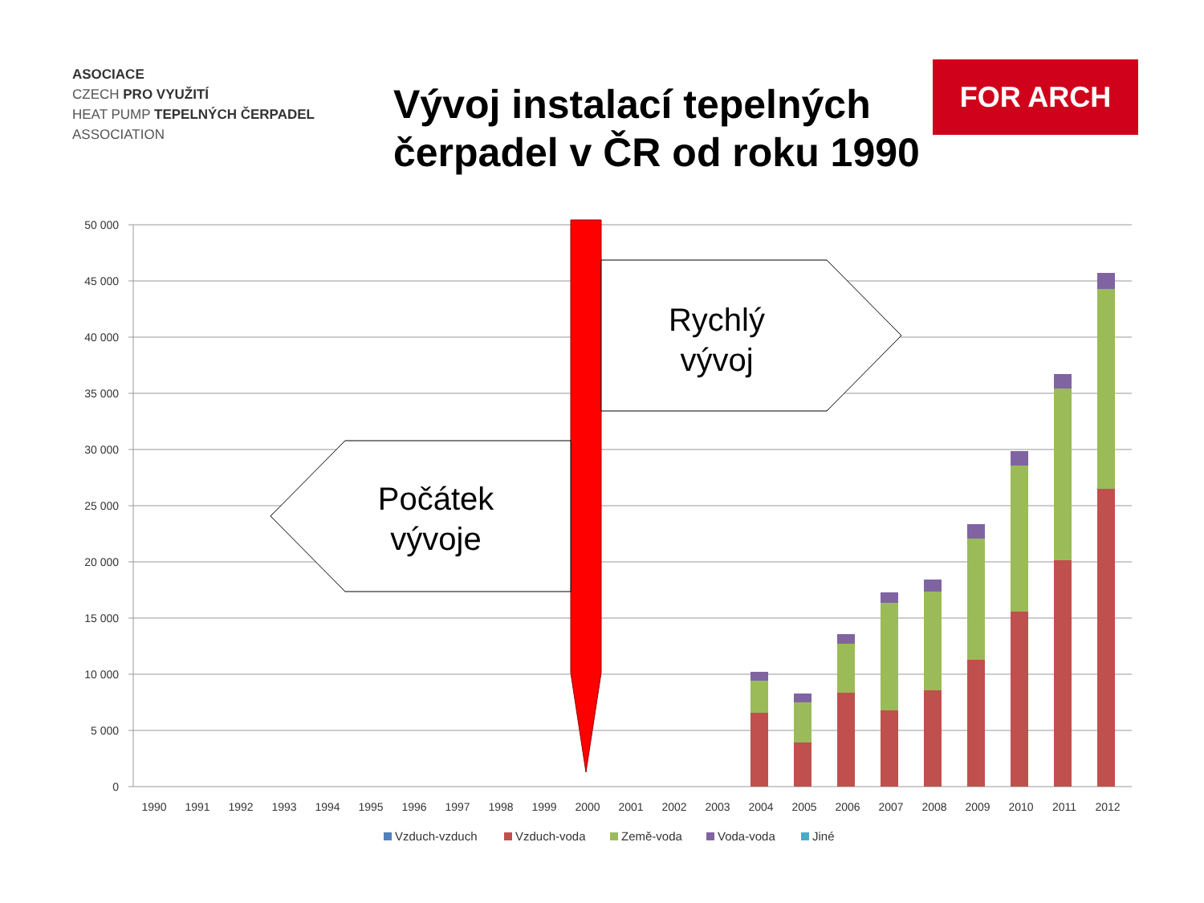ASOCIACE
CZECH PRO VYUŽITÍ
HEAT PUMP TEPELNÝCH ČERPADEL
ASSOCIATION
Vývoj instalací tepelných čerpadel v ČR od roku 1990
FOR ARCH
50 000
45 000
40 000
35 000
30 000
25 000
20 000
15 000
10 000
5 000
0
1990
1991
1992
1993
1994
1995
1996
1997
1998
1999
2000
2001
2002
2003
2004
2005
2006
2007
2008
2009
2010
2011
2012
Rychlý
vývoj
Počátek
vývoje
Vzduch-vzduch
Vzduch-voda
Země-voda
Voda-voda
Jiné